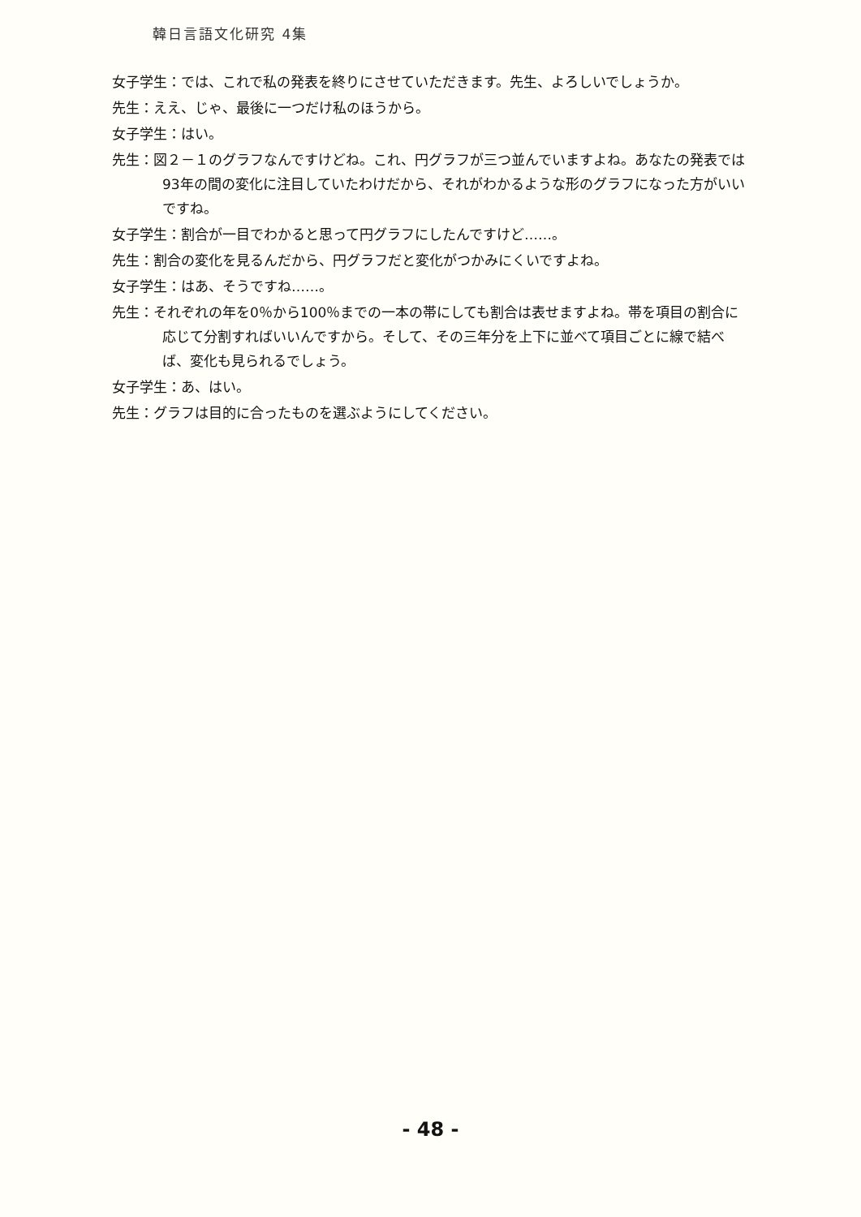韓日言語文化研究 4集
女子学生：では、これで私の発表を終りにさせていただきます。先生、よろしいでしょうか。
先生：ええ、じゃ、最後に一つだけ私のほうから。
女子学生：はい。
先生：図２－１のグラフなんですけどね。これ、円グラフが三つ並んでいますよね。あなたの発表では93年の間の変化に注目していたわけだから、それがわかるような形のグラフになった方がいいですね。
女子学生：割合が一目でわかると思って円グラフにしたんですけど……。
先生：割合の変化を見るんだから、円グラフだと変化がつかみにくいですよね。
女子学生：はあ、そうですね……。
先生：それぞれの年を0％から100％までの一本の帯にしても割合は表せますよね。帯を項目の割合に応じて分割すればいいんですから。そして、その三年分を上下に並べて項目ごとに線で結べば、変化も見られるでしょう。
女子学生：あ、はい。
先生：グラフは目的に合ったものを選ぶようにしてください。
- 48 -